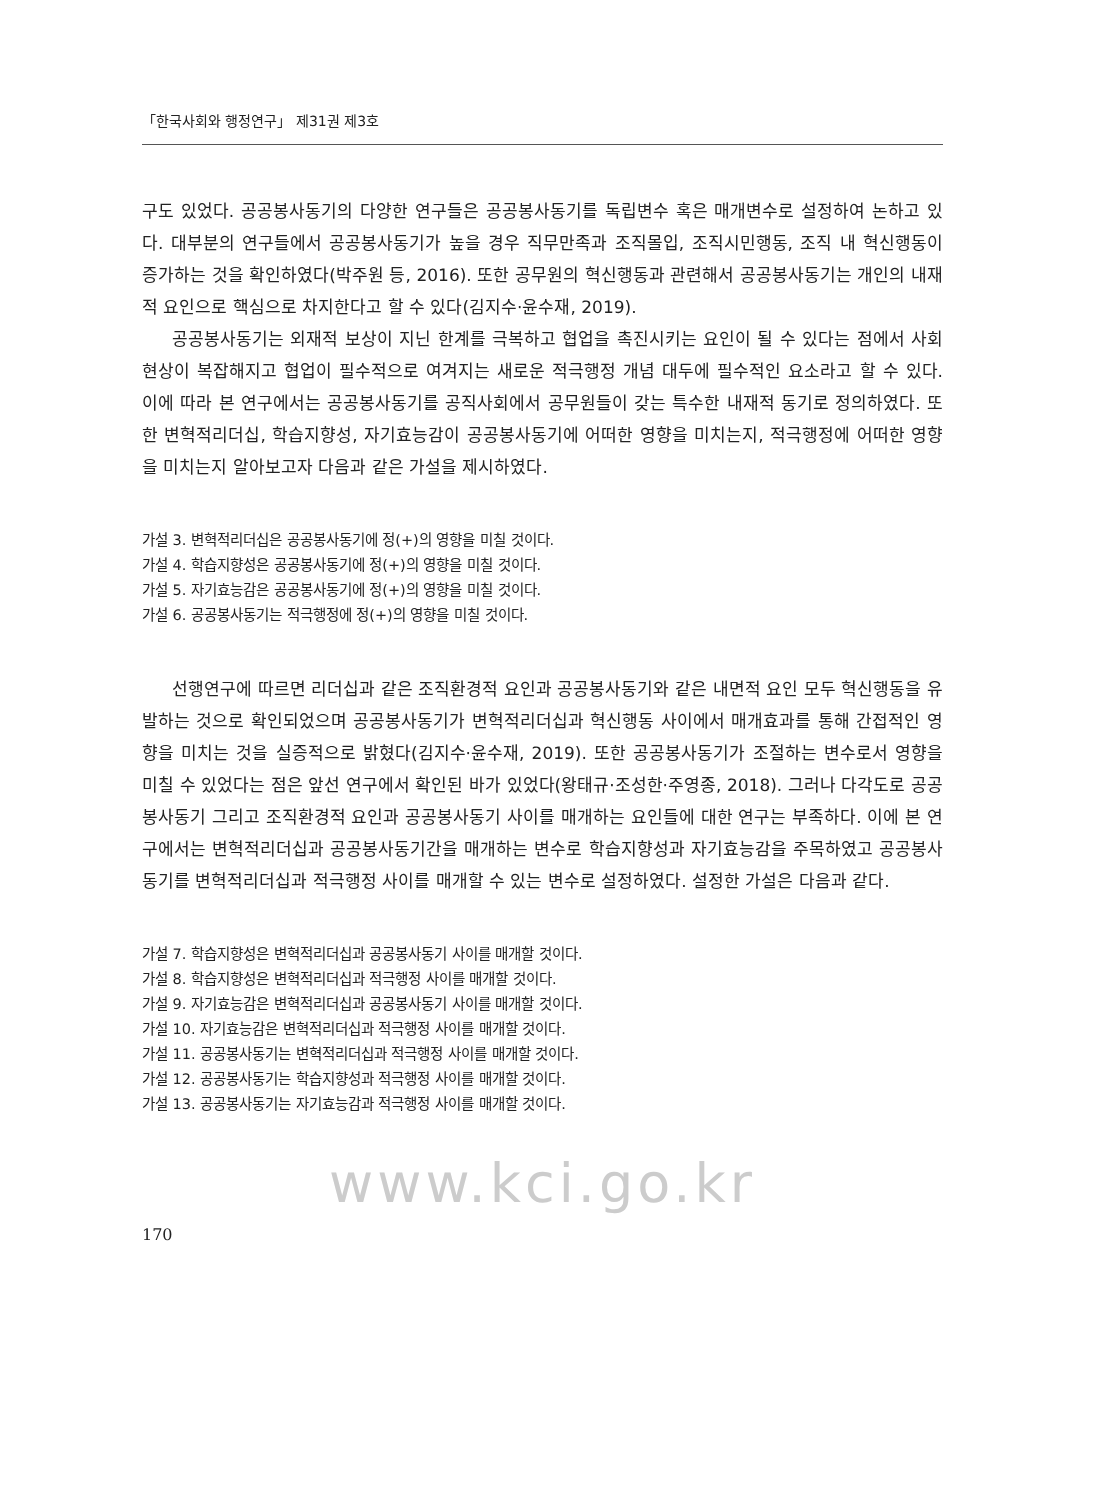「한국사회와 행정연구」 제31권 제3호
구도 있었다. 공공봉사동기의 다양한 연구들은 공공봉사동기를 독립변수 혹은 매개변수로 설정하여 논하고 있다. 대부분의 연구들에서 공공봉사동기가 높을 경우 직무만족과 조직몰입, 조직시민행동, 조직 내 혁신행동이 증가하는 것을 확인하였다(박주원 등, 2016). 또한 공무원의 혁신행동과 관련해서 공공봉사동기는 개인의 내재적 요인으로 핵심으로 차지한다고 할 수 있다(김지수·윤수재, 2019).
공공봉사동기는 외재적 보상이 지닌 한계를 극복하고 협업을 촉진시키는 요인이 될 수 있다는 점에서 사회 현상이 복잡해지고 협업이 필수적으로 여겨지는 새로운 적극행정 개념 대두에 필수적인 요소라고 할 수 있다. 이에 따라 본 연구에서는 공공봉사동기를 공직사회에서 공무원들이 갖는 특수한 내재적 동기로 정의하였다. 또한 변혁적리더십, 학습지향성, 자기효능감이 공공봉사동기에 어떠한 영향을 미치는지, 적극행정에 어떠한 영향을 미치는지 알아보고자 다음과 같은 가설을 제시하였다.
가설 3. 변혁적리더십은 공공봉사동기에 정(+)의 영향을 미칠 것이다.
가설 4. 학습지향성은 공공봉사동기에 정(+)의 영향을 미칠 것이다.
가설 5. 자기효능감은 공공봉사동기에 정(+)의 영향을 미칠 것이다.
가설 6. 공공봉사동기는 적극행정에 정(+)의 영향을 미칠 것이다.
선행연구에 따르면 리더십과 같은 조직환경적 요인과 공공봉사동기와 같은 내면적 요인 모두 혁신행동을 유발하는 것으로 확인되었으며 공공봉사동기가 변혁적리더십과 혁신행동 사이에서 매개효과를 통해 간접적인 영향을 미치는 것을 실증적으로 밝혔다(김지수·윤수재, 2019). 또한 공공봉사동기가 조절하는 변수로서 영향을 미칠 수 있었다는 점은 앞선 연구에서 확인된 바가 있었다(왕태규·조성한·주영종, 2018). 그러나 다각도로 공공봉사동기 그리고 조직환경적 요인과 공공봉사동기 사이를 매개하는 요인들에 대한 연구는 부족하다. 이에 본 연구에서는 변혁적리더십과 공공봉사동기간을 매개하는 변수로 학습지향성과 자기효능감을 주목하였고 공공봉사동기를 변혁적리더십과 적극행정 사이를 매개할 수 있는 변수로 설정하였다. 설정한 가설은 다음과 같다.
가설 7. 학습지향성은 변혁적리더십과 공공봉사동기 사이를 매개할 것이다.
가설 8. 학습지향성은 변혁적리더십과 적극행정 사이를 매개할 것이다.
가설 9. 자기효능감은 변혁적리더십과 공공봉사동기 사이를 매개할 것이다.
가설 10. 자기효능감은 변혁적리더십과 적극행정 사이를 매개할 것이다.
가설 11. 공공봉사동기는 변혁적리더십과 적극행정 사이를 매개할 것이다.
가설 12. 공공봉사동기는 학습지향성과 적극행정 사이를 매개할 것이다.
가설 13. 공공봉사동기는 자기효능감과 적극행정 사이를 매개할 것이다.
www.kci.go.kr
170